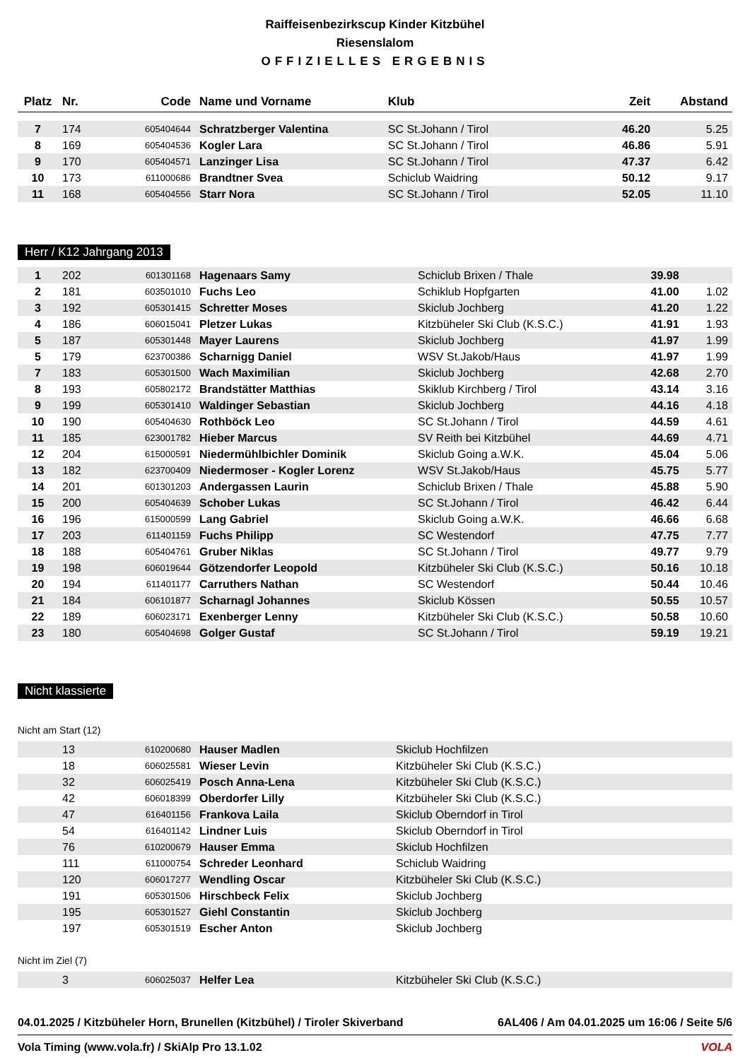Raiffeisenbezirkscup Kinder Kitzbühel
Riesenslalom
OFFIZIELLES ERGEBNIS
| Platz | Nr. | Code | Name und Vorname | Klub | Zeit | Abstand |
| --- | --- | --- | --- | --- | --- | --- |
| 7 | 174 | 605404644 | Schratzberger Valentina | SC St.Johann / Tirol | 46.20 | 5.25 |
| 8 | 169 | 605404536 | Kogler Lara | SC St.Johann / Tirol | 46.86 | 5.91 |
| 9 | 170 | 605404571 | Lanzinger Lisa | SC St.Johann / Tirol | 47.37 | 6.42 |
| 10 | 173 | 611000686 | Brandtner Svea | Schiclub Waidring | 50.12 | 9.17 |
| 11 | 168 | 605404556 | Starr Nora | SC St.Johann / Tirol | 52.05 | 11.10 |
Herr / K12 Jahrgang 2013
| 1 | 202 | 601301168 | Hagenaars Samy | Schiclub Brixen / Thale | 39.98 | |
| 2 | 181 | 603501010 | Fuchs Leo | Schiklub Hopfgarten | 41.00 | 1.02 |
| 3 | 192 | 605301415 | Schretter Moses | Skiclub Jochberg | 41.20 | 1.22 |
| 4 | 186 | 606015041 | Pletzer Lukas | Kitzbüheler Ski Club (K.S.C.) | 41.91 | 1.93 |
| 5 | 187 | 605301448 | Mayer Laurens | Skiclub Jochberg | 41.97 | 1.99 |
| 5 | 179 | 623700386 | Scharnigg Daniel | WSV St.Jakob/Haus | 41.97 | 1.99 |
| 7 | 183 | 605301500 | Wach Maximilian | Skiclub Jochberg | 42.68 | 2.70 |
| 8 | 193 | 605802172 | Brandstätter Matthias | Skiklub Kirchberg / Tirol | 43.14 | 3.16 |
| 9 | 199 | 605301410 | Waldinger Sebastian | Skiclub Jochberg | 44.16 | 4.18 |
| 10 | 190 | 605404630 | Rothböck Leo | SC St.Johann / Tirol | 44.59 | 4.61 |
| 11 | 185 | 623001782 | Hieber Marcus | SV Reith bei Kitzbühel | 44.69 | 4.71 |
| 12 | 204 | 615000591 | Niedermühlbichler Dominik | Skiclub Going a.W.K. | 45.04 | 5.06 |
| 13 | 182 | 623700409 | Niedermoser - Kogler Lorenz | WSV St.Jakob/Haus | 45.75 | 5.77 |
| 14 | 201 | 601301203 | Andergassen Laurin | Schiclub Brixen / Thale | 45.88 | 5.90 |
| 15 | 200 | 605404639 | Schober Lukas | SC St.Johann / Tirol | 46.42 | 6.44 |
| 16 | 196 | 615000599 | Lang Gabriel | Skiclub Going a.W.K. | 46.66 | 6.68 |
| 17 | 203 | 611401159 | Fuchs Philipp | SC Westendorf | 47.75 | 7.77 |
| 18 | 188 | 605404761 | Gruber Niklas | SC St.Johann / Tirol | 49.77 | 9.79 |
| 19 | 198 | 606019644 | Götzendorfer Leopold | Kitzbüheler Ski Club (K.S.C.) | 50.16 | 10.18 |
| 20 | 194 | 611401177 | Carruthers Nathan | SC Westendorf | 50.44 | 10.46 |
| 21 | 184 | 606101877 | Scharnagl Johannes | Skiclub Kössen | 50.55 | 10.57 |
| 22 | 189 | 606023171 | Exenberger Lenny | Kitzbüheler Ski Club (K.S.C.) | 50.58 | 10.60 |
| 23 | 180 | 605404698 | Golger Gustaf | SC St.Johann / Tirol | 59.19 | 19.21 |
Nicht klassierte
Nicht am Start (12)
| | 13 | 610200680 | Hauser Madlen | Skiclub Hochfilzen |
| | 18 | 606025581 | Wieser Levin | Kitzbüheler Ski Club (K.S.C.) |
| | 32 | 606025419 | Posch Anna-Lena | Kitzbüheler Ski Club (K.S.C.) |
| | 42 | 606018399 | Oberdorfer Lilly | Kitzbüheler Ski Club (K.S.C.) |
| | 47 | 616401156 | Frankova Laila | Skiclub Oberndorf in Tirol |
| | 54 | 616401142 | Lindner Luis | Skiclub Oberndorf in Tirol |
| | 76 | 610200679 | Hauser Emma | Skiclub Hochfilzen |
| | 111 | 611000754 | Schreder Leonhard | Schiclub Waidring |
| | 120 | 606017277 | Wendling Oscar | Kitzbüheler Ski Club (K.S.C.) |
| | 191 | 605301506 | Hirschbeck Felix | Skiclub Jochberg |
| | 195 | 605301527 | Giehl Constantin | Skiclub Jochberg |
| | 197 | 605301519 | Escher Anton | Skiclub Jochberg |
Nicht im Ziel (7)
| | 3 | 606025037 | Helfer Lea | Kitzbüheler Ski Club (K.S.C.) |
04.01.2025 / Kitzbüheler Horn, Brunellen (Kitzbühel) / Tiroler Skiverband 6AL406 / Am 04.01.2025 um 16:06 / Seite 5/6
Vola Timing (www.vola.fr) / SkiAlp Pro 13.1.02 VOLA